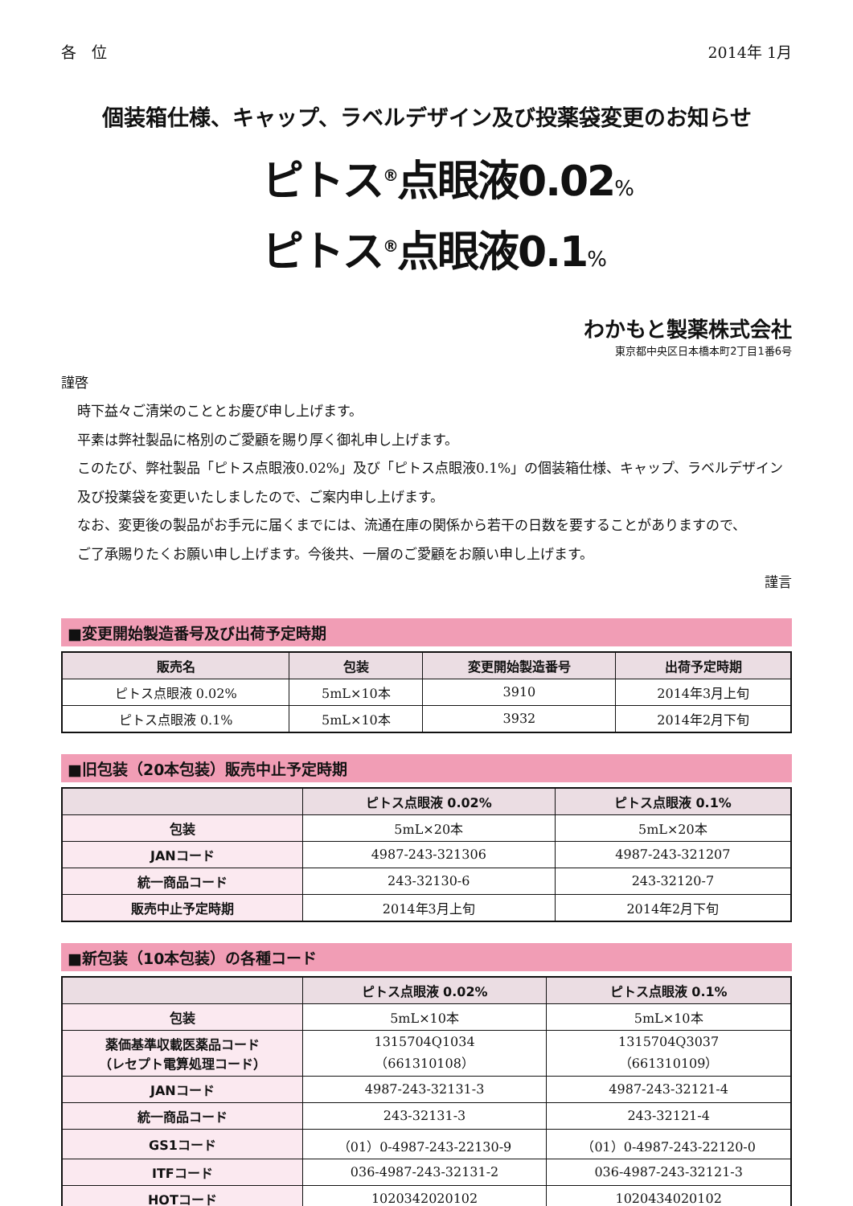各　位 2014年 1月
個装箱仕様、キャップ、ラベルデザイン及び投薬袋変更のお知らせ
ピトス<sup>®</sup>点眼液0.02%
ピトス<sup>®</sup>点眼液0.1%
わかもと製薬株式会社
東京都中央区日本橋本町2丁目1番6号
謹啓
時下益々ご清栄のこととお慶び申し上げます。
平素は弊社製品に格別のご愛顧を賜り厚く御礼申し上げます。
このたび、弊社製品「ピトス点眼液0.02%」及び「ピトス点眼液0.1%」の個装箱仕様、キャップ、ラベルデザイン
及び投薬袋を変更いたしましたので、ご案内申し上げます。
なお、変更後の製品がお手元に届くまでには、流通在庫の関係から若干の日数を要することがありますので、
ご了承賜りたくお願い申し上げます。今後共、一層のご愛顧をお願い申し上げます。
謹言
■変更開始製造番号及び出荷予定時期
| 販売名 | 包装 | 変更開始製造番号 | 出荷予定時期 |
| --- | --- | --- | --- |
| ピトス点眼液 0.02% | 5mL×10本 | 3910 | 2014年3月上旬 |
| ピトス点眼液 0.1% | 5mL×10本 | 3932 | 2014年2月下旬 |
■旧包装（20本包装）販売中止予定時期
| | ピトス点眼液 0.02% | ピトス点眼液 0.1% |
| --- | --- | --- |
| 包装 | 5mL×20本 | 5mL×20本 |
| JANコード | 4987-243-321306 | 4987-243-321207 |
| 統一商品コード | 243-32130-6 | 243-32120-7 |
| 販売中止予定時期 | 2014年3月上旬 | 2014年2月下旬 |
■新包装（10本包装）の各種コード
| | ピトス点眼液 0.02% | ピトス点眼液 0.1% |
| --- | --- | --- |
| 包装 | 5mL×10本 | 5mL×10本 |
| 薬価基準収載医薬品コード （レセプト電算処理コード） | 1315704Q1034 （661310108） | 1315704Q3037 （661310109） |
| JANコード | 4987-243-32131-3 | 4987-243-32121-4 |
| 統一商品コード | 243-32131-3 | 243-32121-4 |
| GS1コード | （01）0-4987-243-22130-9 | （01）0-4987-243-22120-0 |
| ITFコード | 036-4987-243-32131-2 | 036-4987-243-32121-3 |
| HOTコード | 1020342020102 | 1020434020102 |